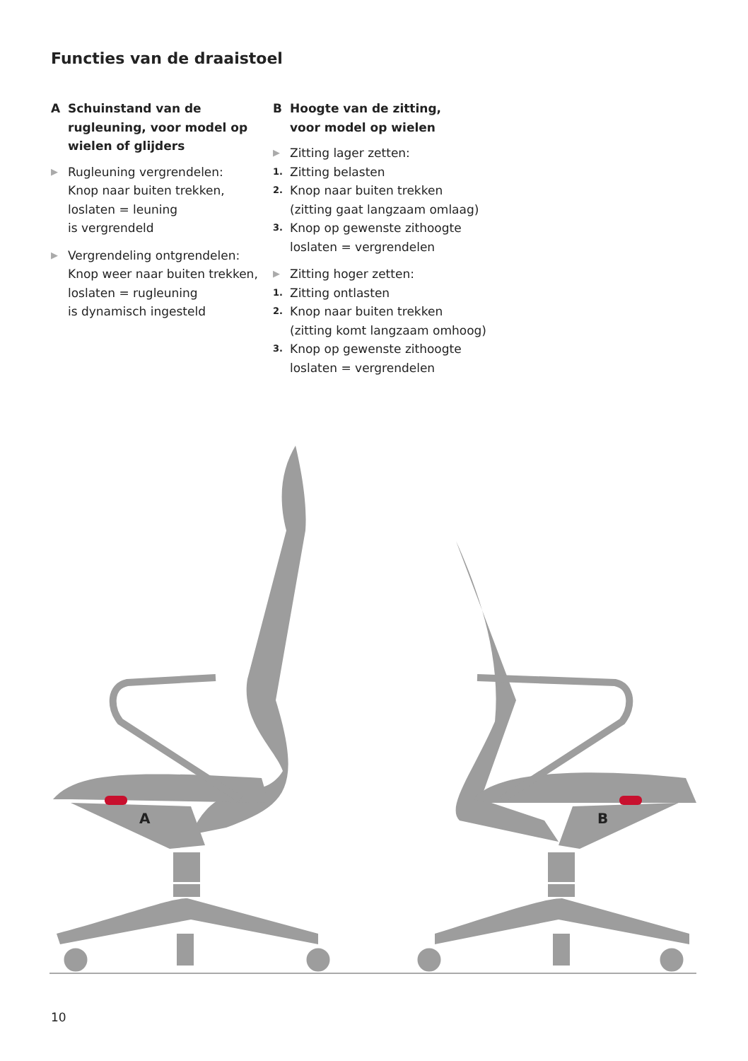Functies van de draaistoel
A Schuinstand van de rugleuning, voor model op wielen of glijders
▶
Rugleuning vergrendelen:
Knop naar buiten trekken,
loslaten = leuning
is vergrendeld
▶
Vergrendeling ontgrendelen:
Knop weer naar buiten trekken,
loslaten = rugleuning
is dynamisch ingesteld
B Hoogte van de zitting,
voor model op wielen
▶
Zitting lager zetten:
1.
Zitting belasten
2.
Knop naar buiten trekken
(zitting gaat langzaam omlaag)
3.
Knop op gewenste zithoogte
loslaten = vergrendelen
▶
Zitting hoger zetten:
1.
Zitting ontlasten
2.
Knop naar buiten trekken
(zitting komt langzaam omhoog)
3.
Knop op gewenste zithoogte
loslaten = vergrendelen
A
B
10